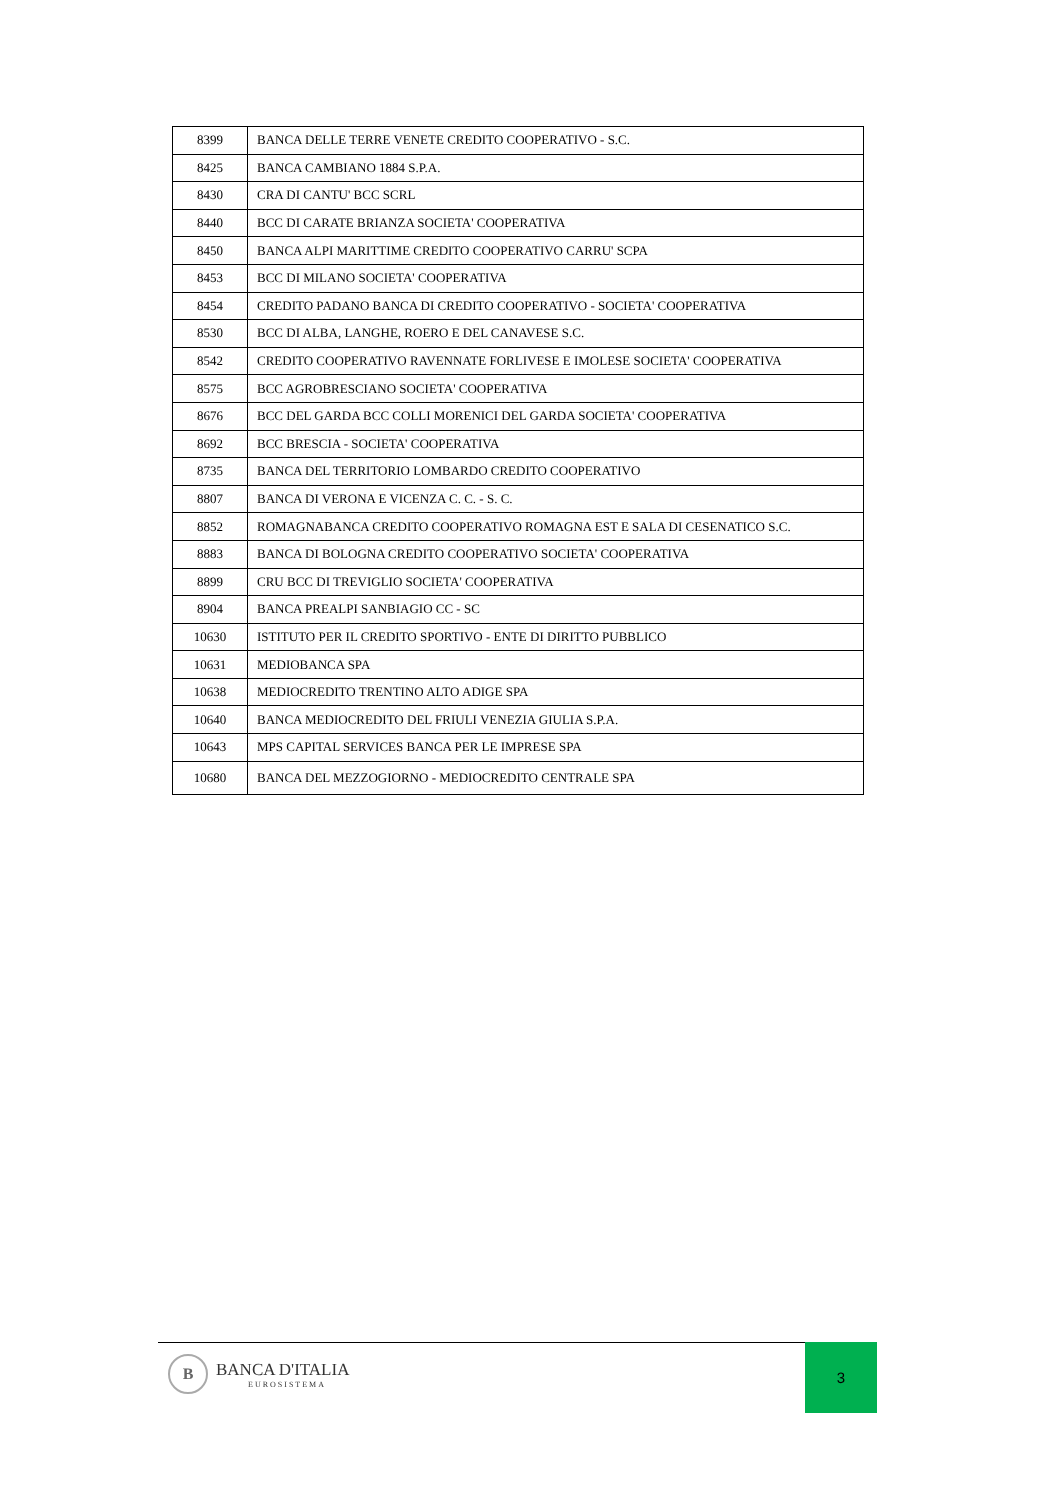| 8399 | BANCA DELLE TERRE VENETE CREDITO COOPERATIVO - S.C. |
| 8425 | BANCA CAMBIANO 1884 S.P.A. |
| 8430 | CRA DI CANTU' BCC SCRL |
| 8440 | BCC DI CARATE BRIANZA SOCIETA' COOPERATIVA |
| 8450 | BANCA ALPI MARITTIME CREDITO COOPERATIVO CARRU' SCPA |
| 8453 | BCC DI MILANO SOCIETA' COOPERATIVA |
| 8454 | CREDITO PADANO BANCA DI CREDITO COOPERATIVO - SOCIETA' COOPERATIVA |
| 8530 | BCC DI ALBA, LANGHE, ROERO E DEL CANAVESE S.C. |
| 8542 | CREDITO COOPERATIVO RAVENNATE FORLIVESE E IMOLESE SOCIETA' COOPERATIVA |
| 8575 | BCC AGROBRESCIANO SOCIETA' COOPERATIVA |
| 8676 | BCC DEL GARDA BCC COLLI MORENICI DEL GARDA SOCIETA' COOPERATIVA |
| 8692 | BCC BRESCIA - SOCIETA' COOPERATIVA |
| 8735 | BANCA DEL TERRITORIO LOMBARDO CREDITO COOPERATIVO |
| 8807 | BANCA DI VERONA E VICENZA C. C. - S. C. |
| 8852 | ROMAGNABANCA CREDITO COOPERATIVO ROMAGNA EST E SALA DI CESENATICO S.C. |
| 8883 | BANCA DI BOLOGNA CREDITO COOPERATIVO SOCIETA' COOPERATIVA |
| 8899 | CRU BCC DI TREVIGLIO SOCIETA' COOPERATIVA |
| 8904 | BANCA PREALPI SANBIAGIO CC - SC |
| 10630 | ISTITUTO PER IL CREDITO SPORTIVO - ENTE DI DIRITTO PUBBLICO |
| 10631 | MEDIOBANCA SPA |
| 10638 | MEDIOCREDITO TRENTINO ALTO ADIGE SPA |
| 10640 | BANCA MEDIOCREDITO DEL FRIULI VENEZIA GIULIA S.P.A. |
| 10643 | MPS CAPITAL SERVICES BANCA PER LE IMPRESE SPA |
| 10680 | BANCA DEL MEZZOGIORNO - MEDIOCREDITO CENTRALE SPA |
B
BANCA D'ITALIA
EUROSISTEMA
3